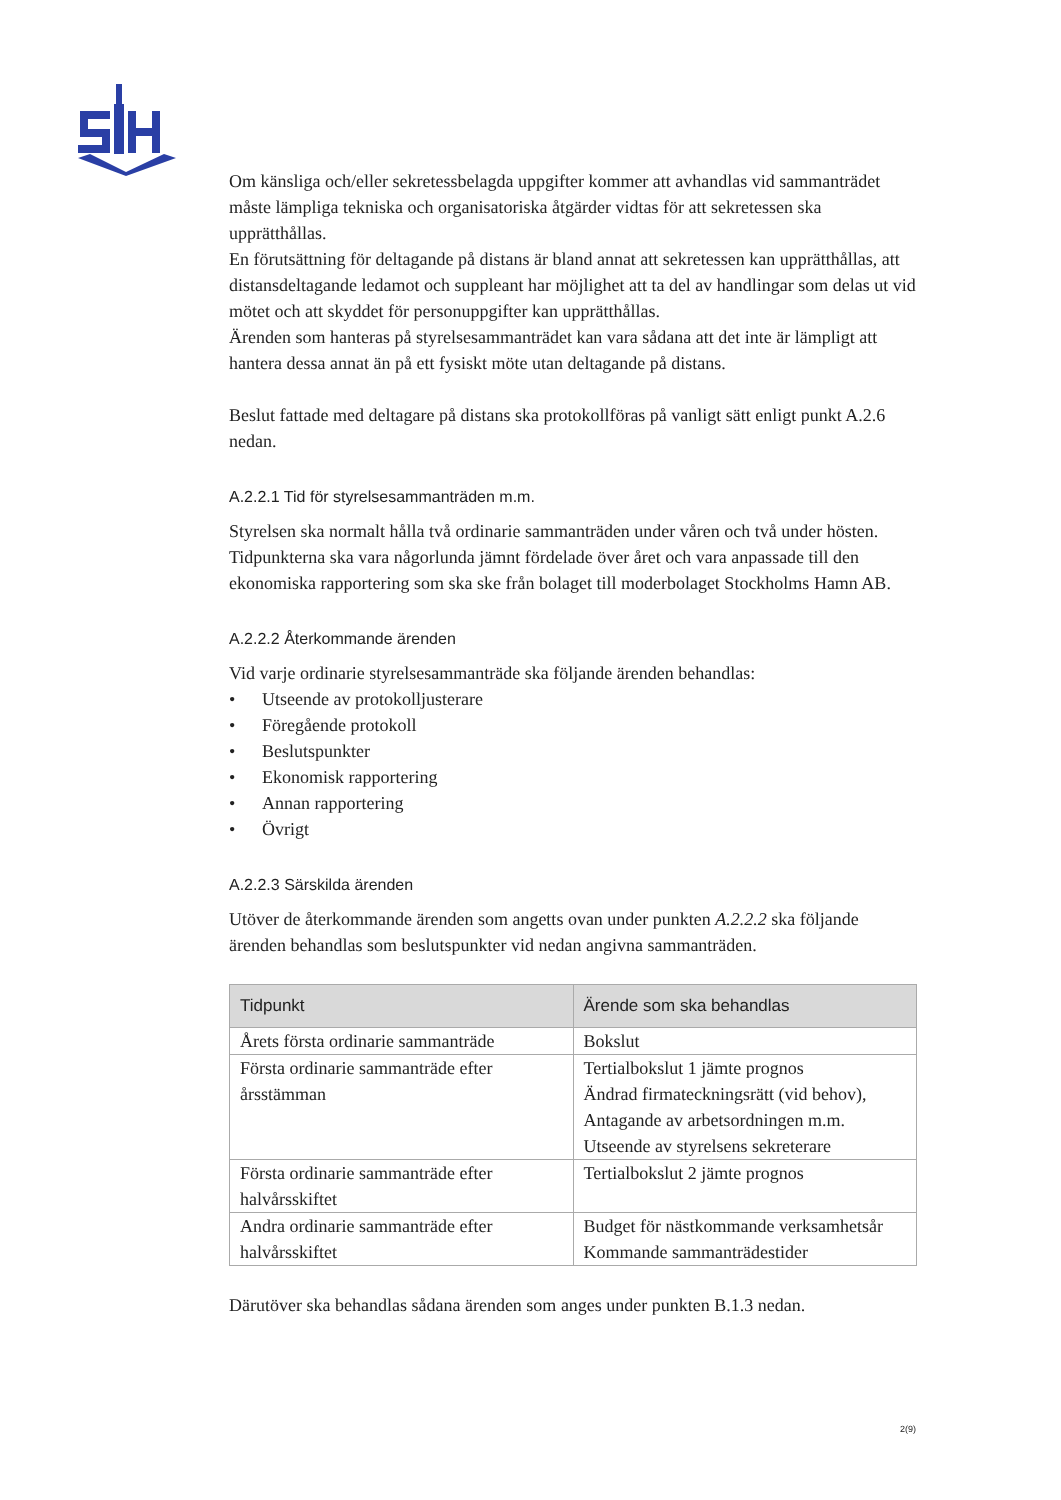Om känsliga och/eller sekretessbelagda uppgifter kommer att avhandlas vid sammanträdet måste lämpliga tekniska och organisatoriska åtgärder vidtas för att sekretessen ska upprätthållas.
En förutsättning för deltagande på distans är bland annat att sekretessen kan upprätthållas, att distansdeltagande ledamot och suppleant har möjlighet att ta del av handlingar som delas ut vid mötet och att skyddet för personuppgifter kan upprätthållas.
Ärenden som hanteras på styrelsesammanträdet kan vara sådana att det inte är lämpligt att hantera dessa annat än på ett fysiskt möte utan deltagande på distans.
Beslut fattade med deltagare på distans ska protokollföras på vanligt sätt enligt punkt A.2.6 nedan.
A.2.2.1 Tid för styrelsesammanträden m.m.
Styrelsen ska normalt hålla två ordinarie sammanträden under våren och två under hösten. Tidpunkterna ska vara någorlunda jämnt fördelade över året och vara anpassade till den ekonomiska rapportering som ska ske från bolaget till moderbolaget Stockholms Hamn AB.
A.2.2.2 Återkommande ärenden
Vid varje ordinarie styrelsesammanträde ska följande ärenden behandlas:
• Utseende av protokolljusterare
• Föregående protokoll
• Beslutspunkter
• Ekonomisk rapportering
• Annan rapportering
• Övrigt
A.2.2.3 Särskilda ärenden
Utöver de återkommande ärenden som angetts ovan under punkten A.2.2.2 ska följande ärenden behandlas som beslutspunkter vid nedan angivna sammanträden.
| Tidpunkt | Ärende som ska behandlas |
| --- | --- |
| Årets första ordinarie sammanträde | Bokslut |
| Första ordinarie sammanträde efter årsstämman | Tertialbokslut 1 jämte prognos Ändrad firmateckningsrätt (vid behov), Antagande av arbetsordningen m.m. Utseende av styrelsens sekreterare |
| Första ordinarie sammanträde efter halvårsskiftet | Tertialbokslut 2 jämte prognos |
| Andra ordinarie sammanträde efter halvårsskiftet | Budget för nästkommande verksamhetsår Kommande sammanträdestider |
Därutöver ska behandlas sådana ärenden som anges under punkten B.1.3 nedan.
2(9)